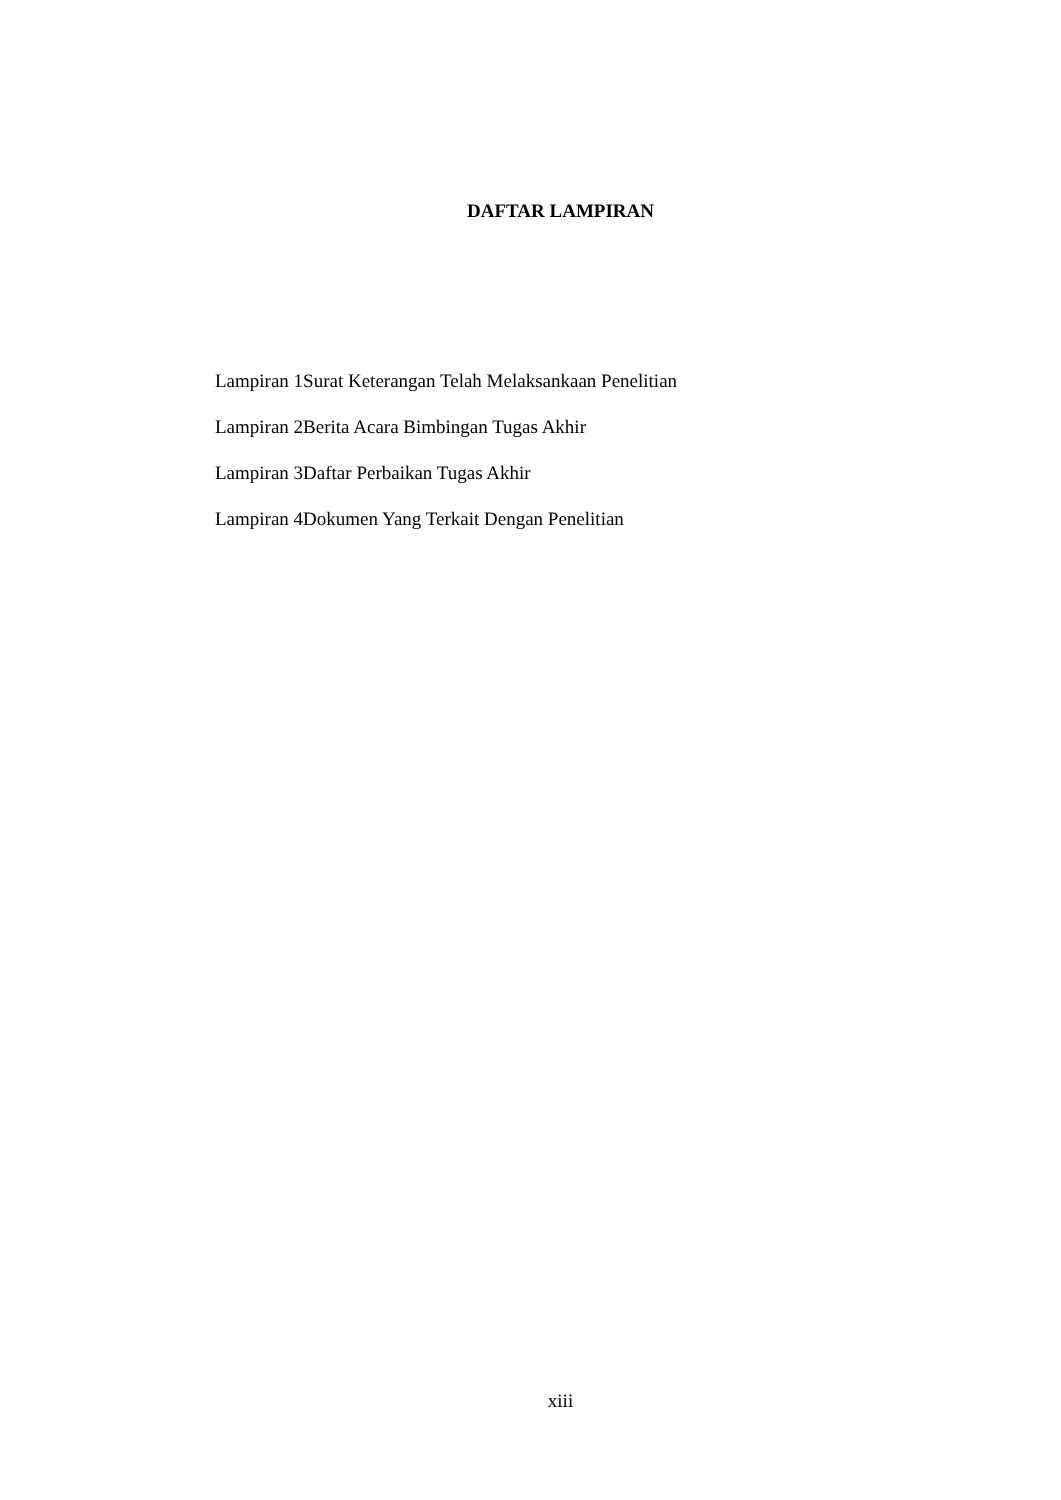DAFTAR LAMPIRAN
Lampiran 1Surat Keterangan Telah Melaksankaan Penelitian
Lampiran 2Berita Acara Bimbingan Tugas Akhir
Lampiran 3Daftar Perbaikan Tugas Akhir
Lampiran 4Dokumen Yang Terkait Dengan Penelitian
xiii